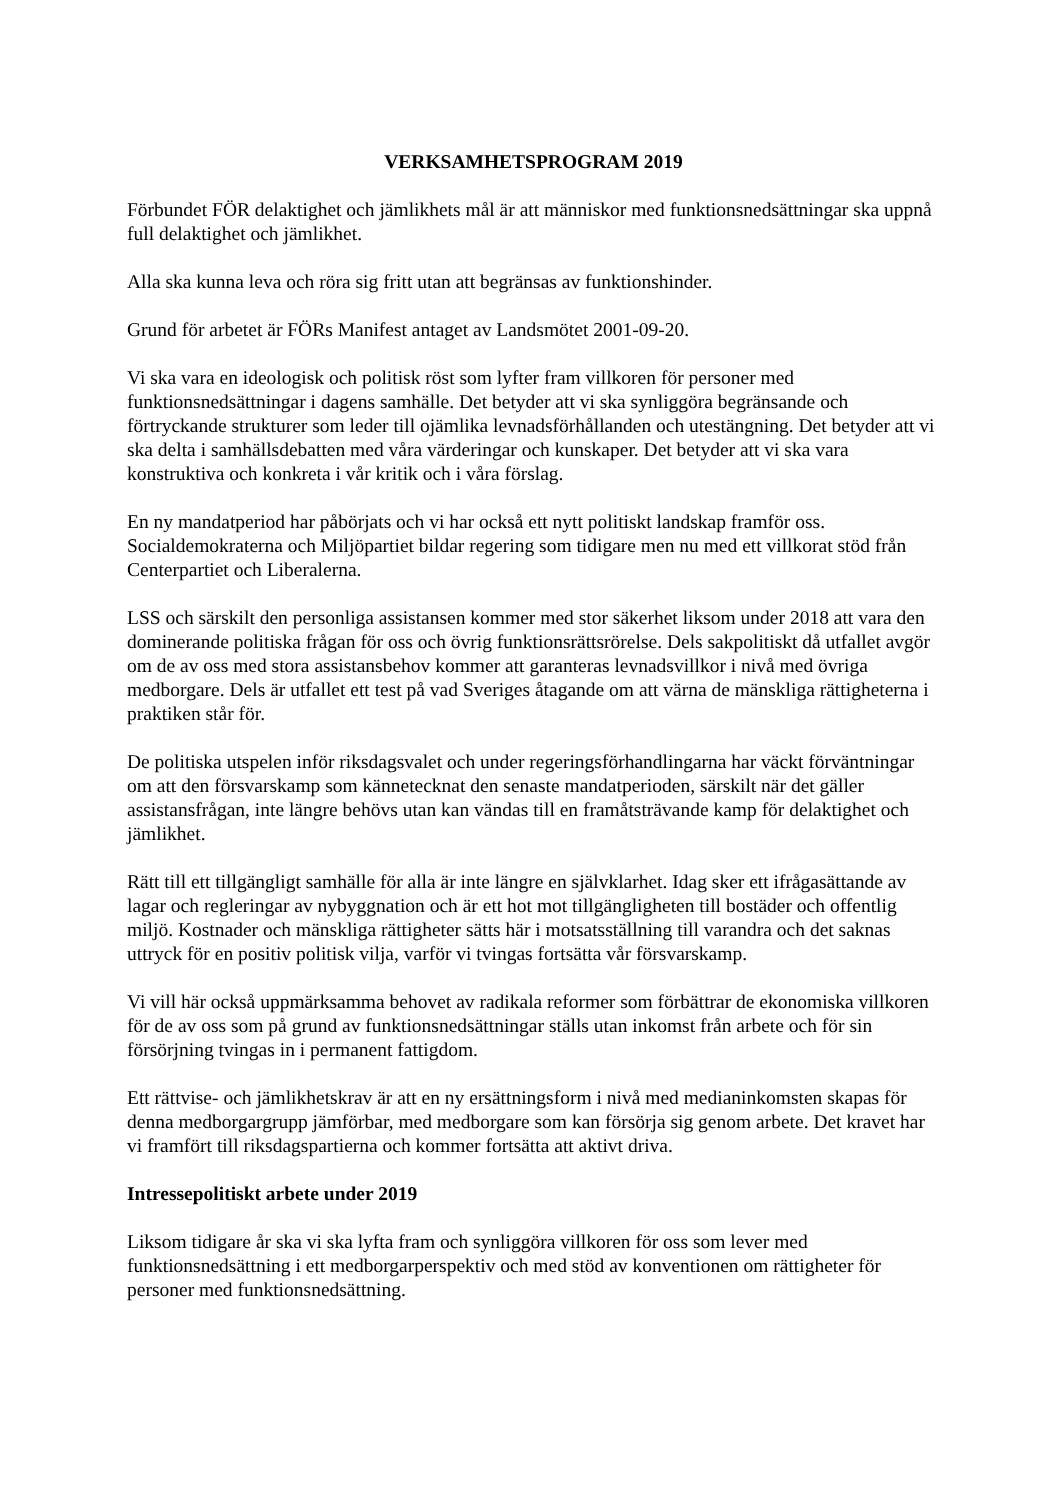VERKSAMHETSPROGRAM 2019
Förbundet FÖR delaktighet och jämlikhets mål är att människor med funktionsnedsättningar ska uppnå full delaktighet och jämlikhet.
Alla ska kunna leva och röra sig fritt utan att begränsas av funktionshinder.
Grund för arbetet är FÖRs Manifest antaget av Landsmötet 2001-09-20.
Vi ska vara en ideologisk och politisk röst som lyfter fram villkoren för personer med funktionsnedsättningar i dagens samhälle. Det betyder att vi ska synliggöra begränsande och förtryckande strukturer som leder till ojämlika levnadsförhållanden och utestängning. Det betyder att vi ska delta i samhällsdebatten med våra värderingar och kunskaper. Det betyder att vi ska vara konstruktiva och konkreta i vår kritik och i våra förslag.
En ny mandatperiod har påbörjats och vi har också ett nytt politiskt landskap framför oss. Socialdemokraterna och Miljöpartiet bildar regering som tidigare men nu med ett villkorat stöd från Centerpartiet och Liberalerna.
LSS och särskilt den personliga assistansen kommer med stor säkerhet liksom under 2018 att vara den dominerande politiska frågan för oss och övrig funktionsrättsrörelse. Dels sakpolitiskt då utfallet avgör om de av oss med stora assistansbehov kommer att garanteras levnadsvillkor i nivå med övriga medborgare. Dels är utfallet ett test på vad Sveriges åtagande om att värna de mänskliga rättigheterna i praktiken står för.
De politiska utspelen inför riksdagsvalet och under regeringsförhandlingarna har väckt förväntningar om att den försvarskamp som kännetecknat den senaste mandatperioden, särskilt när det gäller assistansfrågan, inte längre behövs utan kan vändas till en framåtsträvande kamp för delaktighet och jämlikhet.
Rätt till ett tillgängligt samhälle för alla är inte längre en självklarhet. Idag sker ett ifrågasättande av lagar och regleringar av nybyggnation och är ett hot mot tillgängligheten till bostäder och offentlig miljö. Kostnader och mänskliga rättigheter sätts här i motsatsställning till varandra och det saknas uttryck för en positiv politisk vilja, varför vi tvingas fortsätta vår försvarskamp.
Vi vill här också uppmärksamma behovet av radikala reformer som förbättrar de ekonomiska villkoren för de av oss som på grund av funktionsnedsättningar ställs utan inkomst från arbete och för sin försörjning tvingas in i permanent fattigdom.
Ett rättvise- och jämlikhetskrav är att en ny ersättningsform i nivå med medianinkomsten skapas för denna medborgargrupp jämförbar, med medborgare som kan försörja sig genom arbete. Det kravet har vi framfört till riksdagspartierna och kommer fortsätta att aktivt driva.
Intressepolitiskt arbete under 2019
Liksom tidigare år ska vi ska lyfta fram och synliggöra villkoren för oss som lever med funktionsnedsättning i ett medborgarperspektiv och med stöd av konventionen om rättigheter för personer med funktionsnedsättning.